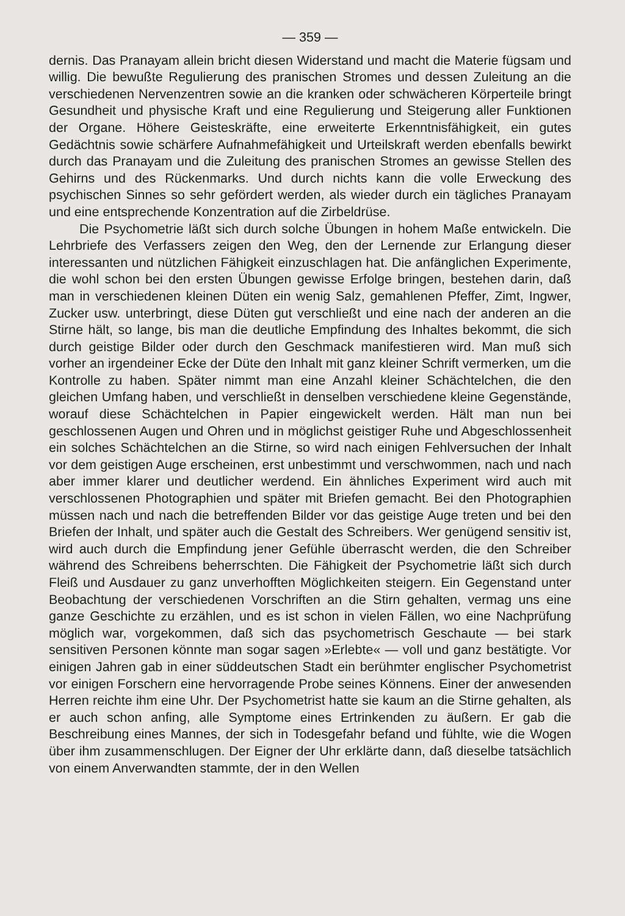— 359 —
dernis. Das Pranayam allein bricht diesen Widerstand und macht die Materie fügsam und willig. Die bewußte Regulierung des pranischen Stromes und dessen Zuleitung an die verschiedenen Nervenzentren sowie an die kranken oder schwächeren Körperteile bringt Gesundheit und physische Kraft und eine Regulierung und Steigerung aller Funktionen der Organe. Höhere Geisteskräfte, eine erweiterte Erkenntnisfähigkeit, ein gutes Gedächtnis sowie schärfere Aufnahmefähigkeit und Urteilskraft werden ebenfalls bewirkt durch das Pranayam und die Zuleitung des pranischen Stromes an gewisse Stellen des Gehirns und des Rückenmarks. Und durch nichts kann die volle Erweckung des psychischen Sinnes so sehr gefördert werden, als wieder durch ein tägliches Pranayam und eine entsprechende Konzentration auf die Zirbeldrüse.
Die Psychometrie läßt sich durch solche Übungen in hohem Maße entwickeln. Die Lehrbriefe des Verfassers zeigen den Weg, den der Lernende zur Erlangung dieser interessanten und nützlichen Fähigkeit einzuschlagen hat. Die anfänglichen Experimente, die wohl schon bei den ersten Übungen gewisse Erfolge bringen, bestehen darin, daß man in verschiedenen kleinen Düten ein wenig Salz, gemahlenen Pfeffer, Zimt, Ingwer, Zucker usw. unterbringt, diese Düten gut verschließt und eine nach der anderen an die Stirne hält, so lange, bis man die deutliche Empfindung des Inhaltes bekommt, die sich durch geistige Bilder oder durch den Geschmack manifestieren wird. Man muß sich vorher an irgendeiner Ecke der Düte den Inhalt mit ganz kleiner Schrift vermerken, um die Kontrolle zu haben. Später nimmt man eine Anzahl kleiner Schächtelchen, die den gleichen Umfang haben, und verschließt in denselben verschiedene kleine Gegenstände, worauf diese Schächtelchen in Papier eingewickelt werden. Hält man nun bei geschlossenen Augen und Ohren und in möglichst geistiger Ruhe und Abgeschlossenheit ein solches Schächtelchen an die Stirne, so wird nach einigen Fehlversuchen der Inhalt vor dem geistigen Auge erscheinen, erst unbestimmt und verschwommen, nach und nach aber immer klarer und deutlicher werdend. Ein ähnliches Experiment wird auch mit verschlossenen Photographien und später mit Briefen gemacht. Bei den Photographien müssen nach und nach die betreffenden Bilder vor das geistige Auge treten und bei den Briefen der Inhalt, und später auch die Gestalt des Schreibers. Wer genügend sensitiv ist, wird auch durch die Empfindung jener Gefühle überrascht werden, die den Schreiber während des Schreibens beherrschten. Die Fähigkeit der Psychometrie läßt sich durch Fleiß und Ausdauer zu ganz unverhofften Möglichkeiten steigern. Ein Gegenstand unter Beobachtung der verschiedenen Vorschriften an die Stirn gehalten, vermag uns eine ganze Geschichte zu erzählen, und es ist schon in vielen Fällen, wo eine Nachprüfung möglich war, vorgekommen, daß sich das psychometrisch Geschaute — bei stark sensitiven Personen könnte man sogar sagen »Erlebte« — voll und ganz bestätigte. Vor einigen Jahren gab in einer süddeutschen Stadt ein berühmter englischer Psychometrist vor einigen Forschern eine hervorragende Probe seines Könnens. Einer der anwesenden Herren reichte ihm eine Uhr. Der Psychometrist hatte sie kaum an die Stirne gehalten, als er auch schon anfing, alle Symptome eines Ertrinkenden zu äußern. Er gab die Beschreibung eines Mannes, der sich in Todesgefahr befand und fühlte, wie die Wogen über ihm zusammenschlugen. Der Eigner der Uhr erklärte dann, daß dieselbe tatsächlich von einem Anverwandten stammte, der in den Wellen